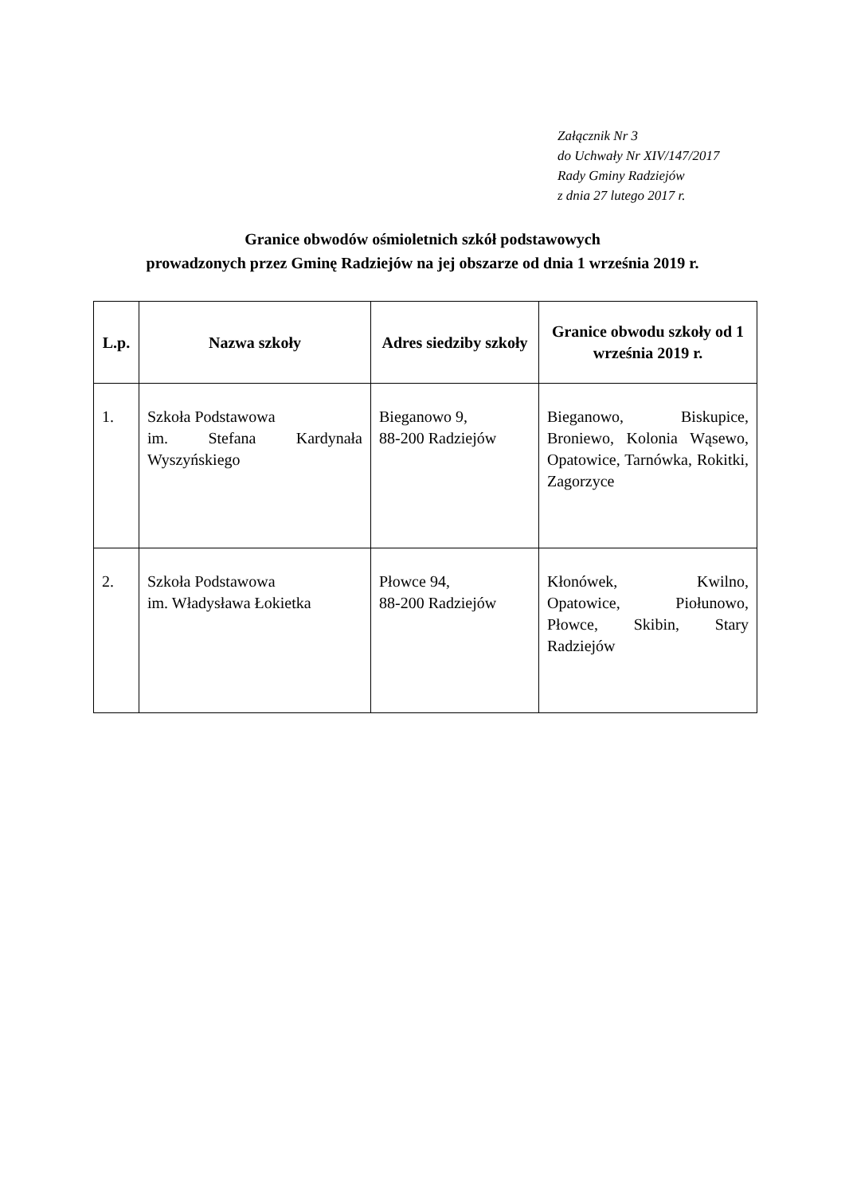Załącznik Nr 3
do Uchwały Nr XIV/147/2017
Rady Gminy Radziejów
z dnia 27 lutego 2017 r.
Granice obwodów ośmioletnich szkół podstawowych
prowadzonych przez Gminę Radziejów na jej obszarze od dnia 1 września 2019 r.
| L.p. | Nazwa szkoły | Adres siedziby szkoły | Granice obwodu szkoły od 1 września 2019 r. |
| --- | --- | --- | --- |
| 1. | Szkoła Podstawowa im. Stefana Kardynała Wyszyńskiego | Bieganowo 9, 88-200 Radziejów | Bieganowo, Biskupice, Broniewo, Kolonia Wąsewo, Opatowice, Tarnówka, Rokitki, Zagorzyce |
| 2. | Szkoła Podstawowa im. Władysława Łokietka | Płowce 94, 88-200 Radziejów | Kłonówek, Kwilno, Opatowice, Piołunowo, Płowce, Skibin, Stary Radziejów |